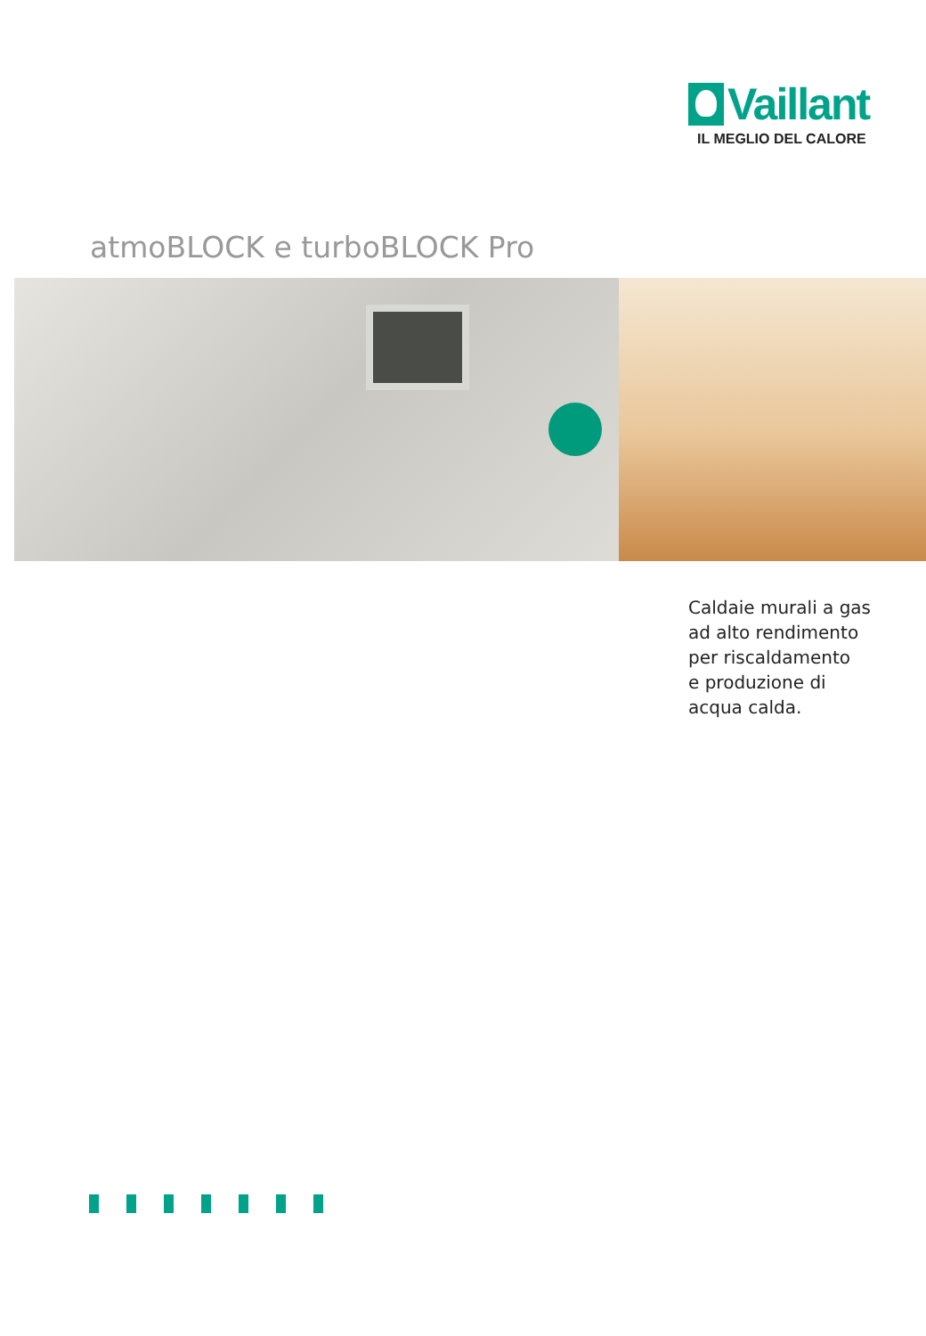Vaillant
IL MEGLIO DEL CALORE
atmoBLOCK e turboBLOCK Pro
Caldaie murali a gas
ad alto rendimento
per riscaldamento
e produzione di
acqua calda.